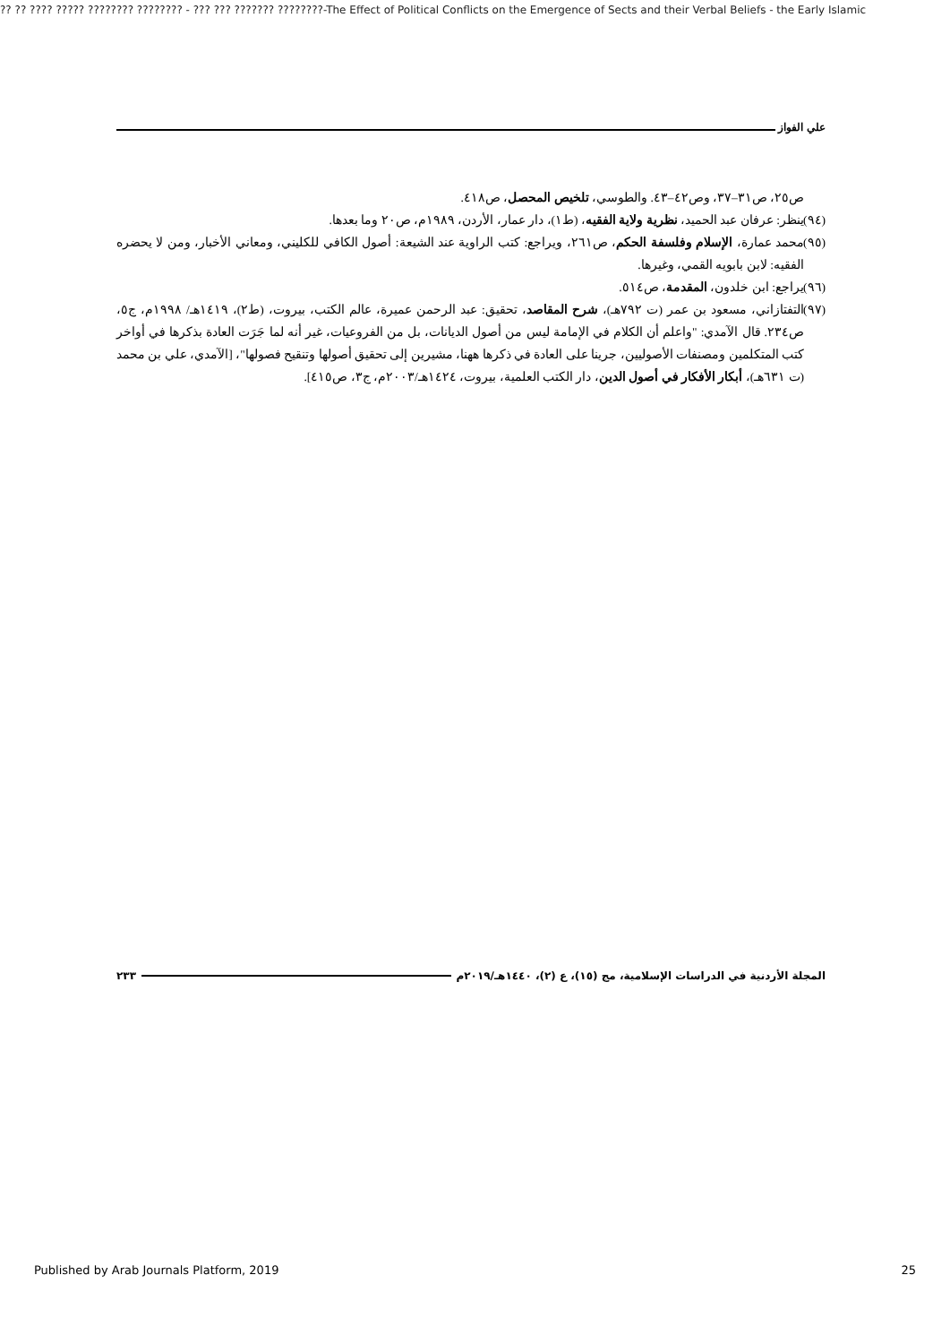?? ?? ???? ????? ???????? ???????? - ??? ??? ??????? ????????-The Effect of Political Conflicts on the Emergence of Sects and their Verbal Beliefs - the Early Islamic
علي الفواز
ص٢٥، ص٣١–٣٧، وص٤٢–٤٣. والطوسي، تلخيص المحصل، ص٤١٨.
(٩٤)
ينظر: عرفان عبد الحميد، نظرية ولاية الفقيه، (ط١)، دار عمار، الأردن، ١٩٨٩م، ص٢٠ وما بعدها.
(٩٥)
محمد عمارة، الإسلام وفلسفة الحكم، ص٢٦١، ويراجع: كتب الراوية عند الشيعة: أصول الكافي للكليني، ومعاني الأخبار، ومن لا يحضره الفقيه: لابن بابويه القمي، وغيرها.
(٩٦)
يراجع: ابن خلدون، المقدمة، ص٥١٤.
(٩٧)
التفتازاني، مسعود بن عمر (ت ٧٩٢هـ)، شرح المقاصد، تحقيق: عبد الرحمن عميرة، عالم الكتب، بيروت، (ط٢)، ١٤١٩هـ/ ١٩٩٨م، ج٥، ص٢٣٤. قال الآمدي: "واعلم أن الكلام في الإمامة ليس من أصول الديانات، بل من الفروعيات، غير أنه لما جَرَت العادة بذكرها في أواخر كتب المتكلمين ومصنفات الأصوليين، جرينا على العادة في ذكرها ههنا، مشيرين إلى تحقيق أصولها وتنقيح فصولها"، [الآمدي، علي بن محمد (ت ٦٣١هـ)، أبكار الأفكار في أصول الدين، دار الكتب العلمية، بيروت، ١٤٢٤هـ/٢٠٠٣م، ج٣، ص٤١٥].
المجلة الأردنية في الدراسات الإسلامية، مج (١٥)، ع (٢)، ١٤٤٠هـ/٢٠١٩م ٢٣٣
Published by Arab Journals Platform, 2019 25